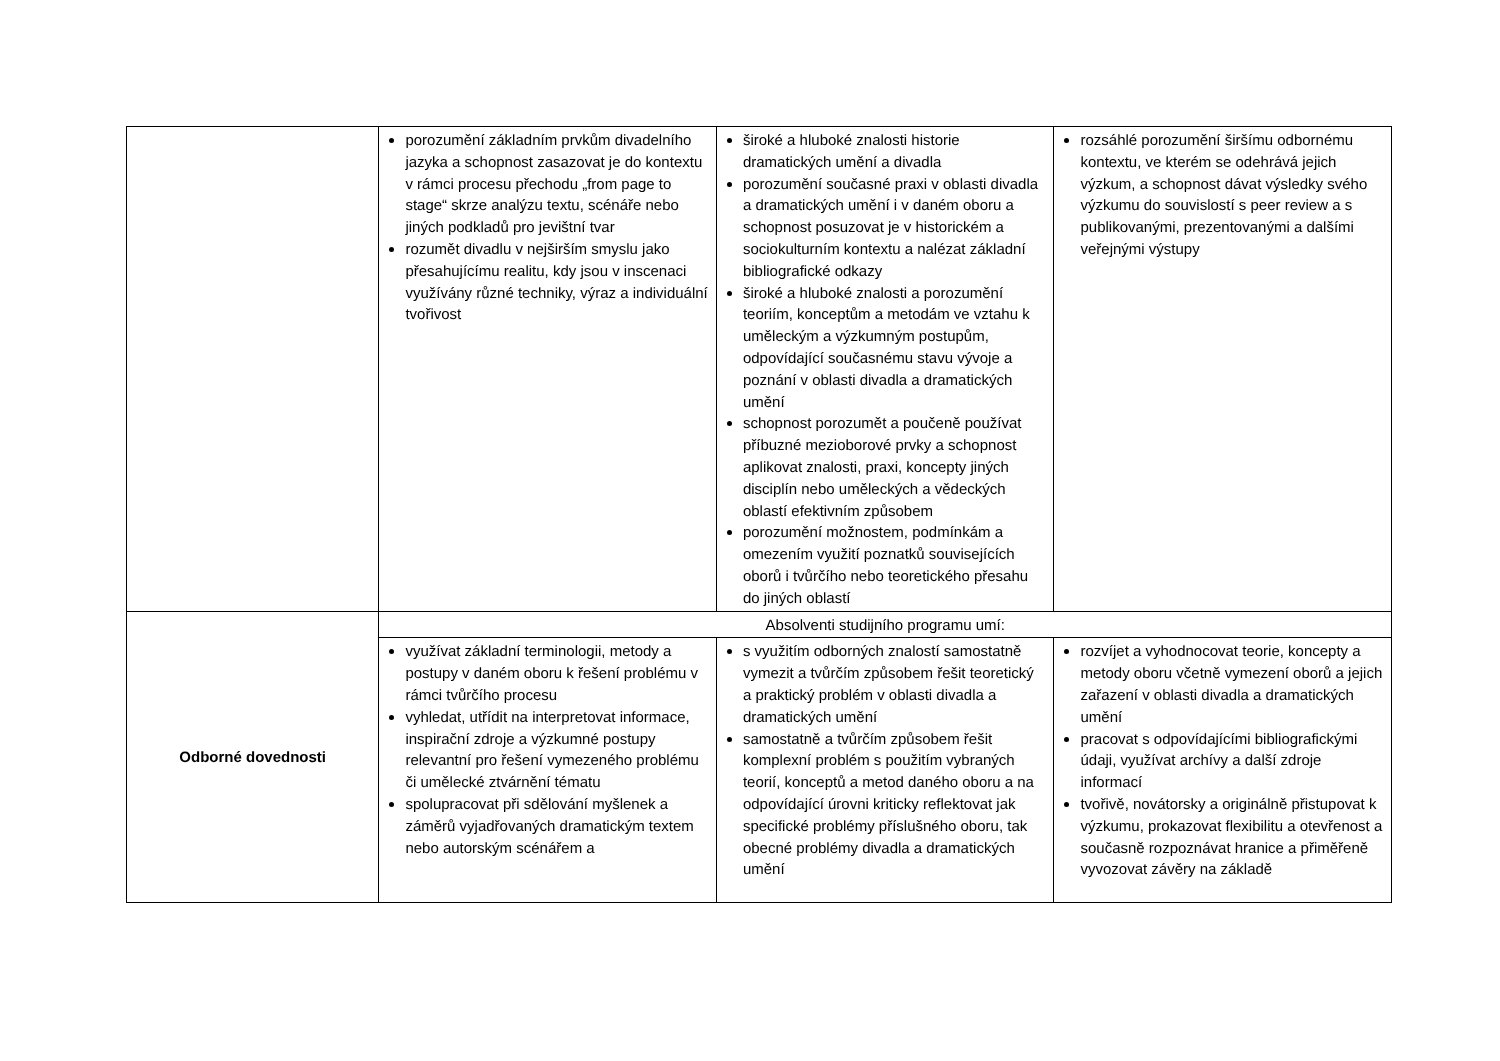| | porozumění základním prvkům divadelního jazyka a schopnost zasazovat je do kontextu v rámci procesu přechodu „from page to stage“ skrze analýzu textu, scénáře nebo jiných podkladů pro jevištní tvar rozumět divadlu v nejširším smyslu jako přesahujícímu realitu, kdy jsou v inscenaci využívány různé techniky, výraz a individuální tvořivost | široké a hluboké znalosti historie dramatických umění a divadla porozumění současné praxi v oblasti divadla a dramatických umění i v daném oboru a schopnost posuzovat je v historickém a sociokulturním kontextu a nalézat základní bibliografické odkazy široké a hluboké znalosti a porozumění teoriím, konceptům a metodám ve vztahu k uměleckým a výzkumným postupům, odpovídající současnému stavu vývoje a poznání v oblasti divadla a dramatických umění schopnost porozumět a poučeně používat příbuzné mezioborové prvky a schopnost aplikovat znalosti, praxi, koncepty jiných disciplín nebo uměleckých a vědeckých oblastí efektivním způsobem porozumění možnostem, podmínkám a omezením využití poznatků souvisejících oborů i tvůrčího nebo teoretického přesahu do jiných oblastí | rozsáhlé porozumění širšímu odbornému kontextu, ve kterém se odehrává jejich výzkum, a schopnost dávat výsledky svého výzkumu do souvislostí s peer review a s publikovanými, prezentovanými a dalšími veřejnými výstupy |
| Odborné dovednosti | Absolventi studijního programu umí: | | |
| | využívat základní terminologii, metody a postupy v daném oboru k řešení problému v rámci tvůrčího procesu vyhledat, utřídit na interpretovat informace, inspirační zdroje a výzkumné postupy relevantní pro řešení vymezeného problému či umělecké ztvárnění tématu spolupracovat při sdělování myšlenek a záměrů vyjadřovaných dramatickým textem nebo autorským scénářem a | s využitím odborných znalostí samostatně vymezit a tvůrčím způsobem řešit teoretický a praktický problém v oblasti divadla a dramatických umění samostatně a tvůrčím způsobem řešit komplexní problém s použitím vybraných teorií, konceptů a metod daného oboru a na odpovídající úrovni kriticky reflektovat jak specifické problémy příslušného oboru, tak obecné problémy divadla a dramatických umění | rozvíjet a vyhodnocovat teorie, koncepty a metody oboru včetně vymezení oborů a jejich zařazení v oblasti divadla a dramatických umění pracovat s odpovídajícími bibliografickými údaji, využívat archívy a další zdroje informací tvořivě, novátorsky a originálně přistupovat k výzkumu, prokazovat flexibilitu a otevřenost a současně rozpoznávat hranice a přiměřeně vyvozovat závěry na základě |